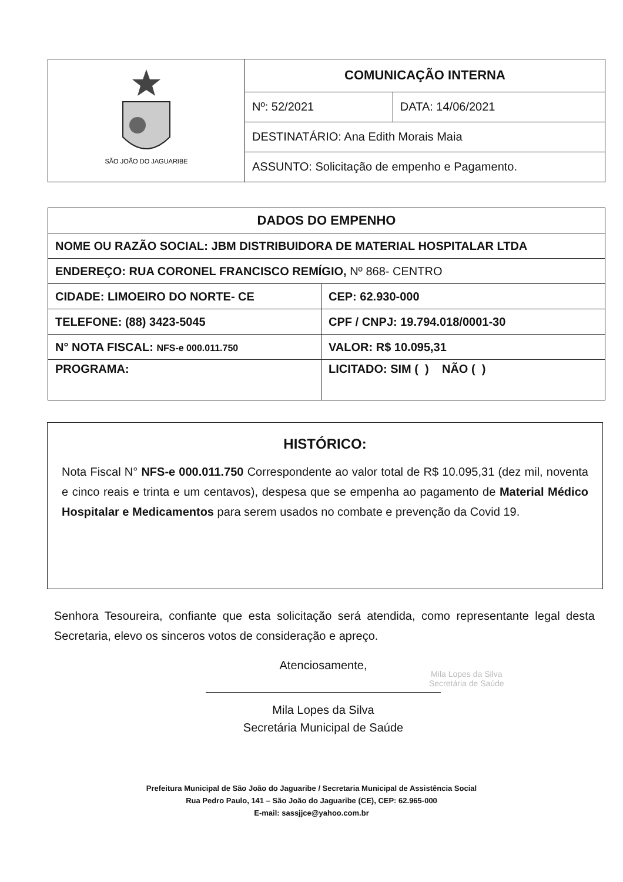| SÃO JOÃO DO JAGUARIBE | COMUNICAÇÃO INTERNA | |
| | Nº: 52/2021 | DATA: 14/06/2021 |
| | DESTINATÁRIO: Ana Edith Morais Maia | |
| | ASSUNTO: Solicitação de empenho e Pagamento. | |
| DADOS DO EMPENHO | |
| --- | --- |
| NOME OU RAZÃO SOCIAL: JBM DISTRIBUIDORA DE MATERIAL HOSPITALAR LTDA | |
| ENDEREÇO: RUA CORONEL FRANCISCO REMÍGIO, Nº 868- CENTRO | |
| CIDADE: LIMOEIRO DO NORTE- CE | CEP: 62.930-000 |
| TELEFONE: (88) 3423-5045 | CPF / CNPJ: 19.794.018/0001-30 |
| N° NOTA FISCAL: NFS-e 000.011.750 | VALOR: R$ 10.095,31 |
| PROGRAMA: | LICITADO: SIM ( ) NÃO ( ) |
HISTÓRICO:
Nota Fiscal N° NFS-e 000.011.750 Correspondente ao valor total de R$ 10.095,31 (dez mil, noventa e cinco reais e trinta e um centavos), despesa que se empenha ao pagamento de Material Médico Hospitalar e Medicamentos para serem usados no combate e prevenção da Covid 19.
Senhora Tesoureira, confiante que esta solicitação será atendida, como representante legal desta Secretaria, elevo os sinceros votos de consideração e apreço.
Atenciosamente,
Mila Lopes da Silva
Secretária Municipal de Saúde
Mila Lopes da Silva
Secretária de Saúde
Prefeitura Municipal de São João do Jaguaribe / Secretaria Municipal de Assistência Social
Rua Pedro Paulo, 141 – São João do Jaguaribe (CE), CEP: 62.965-000
E-mail: sassjjce@yahoo.com.br